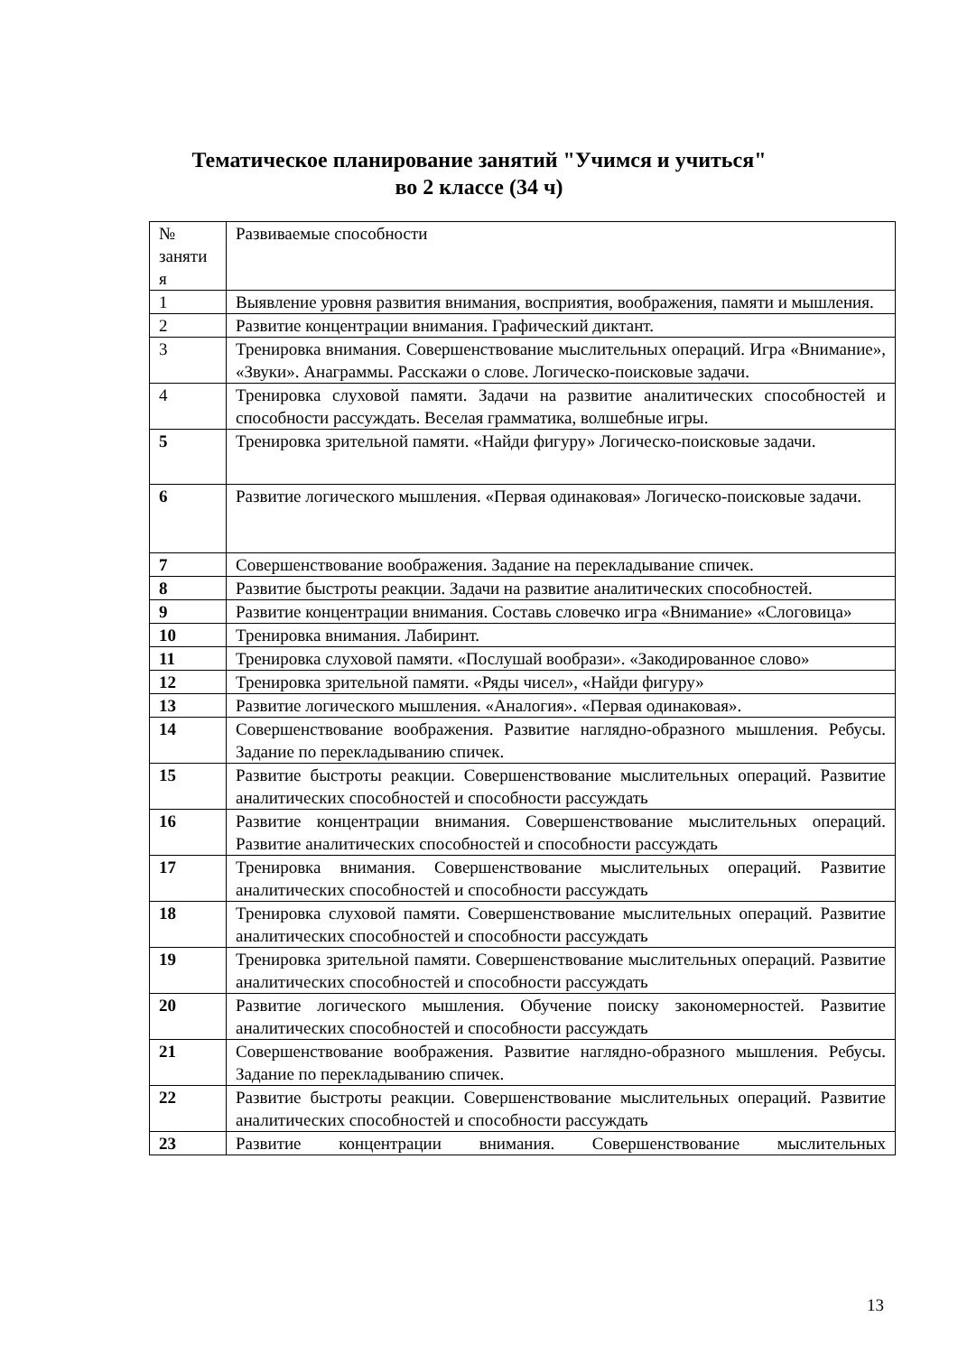Тематическое планирование занятий "Учимся и учиться"
во 2 классе (34 ч)
| № заняти я | Развиваемые способности |
| --- | --- |
| 1 | Выявление уровня развития внимания, восприятия, воображения, памяти и мышления. |
| 2 | Развитие концентрации внимания. Графический диктант. |
| 3 | Тренировка внимания. Совершенствование мыслительных операций. Игра «Внимание», «Звуки». Анаграммы. Расскажи о слове. Логическо-поисковые задачи. |
| 4 | Тренировка слуховой памяти. Задачи на развитие аналитических способностей и способности рассуждать. Веселая грамматика, волшебные игры. |
| 5 | Тренировка зрительной памяти. «Найди фигуру» Логическо-поисковые задачи. |
| 6 | Развитие логического мышления. «Первая одинаковая» Логическо-поисковые задачи. |
| 7 | Совершенствование воображения. Задание на перекладывание спичек. |
| 8 | Развитие быстроты реакции. Задачи на развитие аналитических способностей. |
| 9 | Развитие концентрации внимания. Составь словечко игра «Внимание» «Слоговица» |
| 10 | Тренировка внимания. Лабиринт. |
| 11 | Тренировка слуховой памяти. «Послушай вообрази». «Закодированное слово» |
| 12 | Тренировка зрительной памяти. «Ряды чисел», «Найди фигуру» |
| 13 | Развитие логического мышления. «Аналогия». «Первая одинаковая». |
| 14 | Совершенствование воображения. Развитие наглядно-образного мышления. Ребусы. Задание по перекладыванию спичек. |
| 15 | Развитие быстроты реакции. Совершенствование мыслительных операций. Развитие аналитических способностей и способности рассуждать |
| 16 | Развитие концентрации внимания. Совершенствование мыслительных операций. Развитие аналитических способностей и способности рассуждать |
| 17 | Тренировка внимания. Совершенствование мыслительных операций. Развитие аналитических способностей и способности рассуждать |
| 18 | Тренировка слуховой памяти. Совершенствование мыслительных операций. Развитие аналитических способностей и способности рассуждать |
| 19 | Тренировка зрительной памяти. Совершенствование мыслительных операций. Развитие аналитических способностей и способности рассуждать |
| 20 | Развитие логического мышления. Обучение поиску закономерностей. Развитие аналитических способностей и способности рассуждать |
| 21 | Совершенствование воображения. Развитие наглядно-образного мышления. Ребусы. Задание по перекладыванию спичек. |
| 22 | Развитие быстроты реакции. Совершенствование мыслительных операций. Развитие аналитических способностей и способности рассуждать |
| 23 | Развитие концентрации внимания. Совершенствование мыслительных |
13